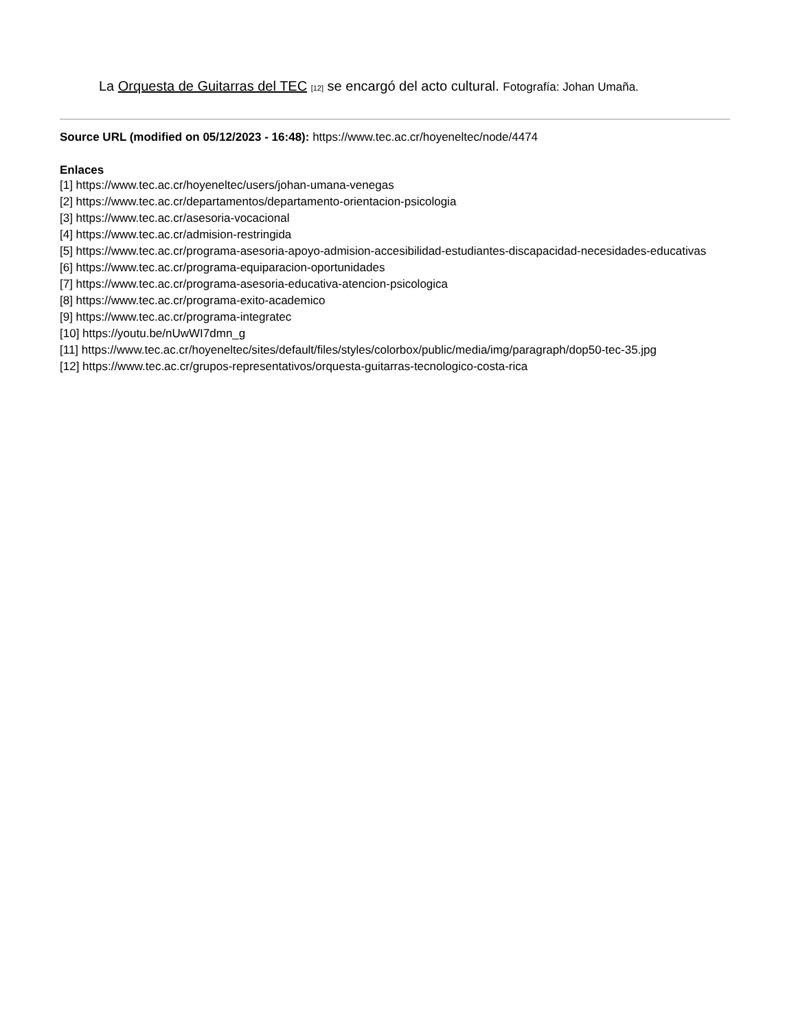La Orquesta de Guitarras del TEC [12] se encargó del acto cultural. Fotografía: Johan Umaña.
Source URL (modified on 05/12/2023 - 16:48): https://www.tec.ac.cr/hoyeneltec/node/4474
Enlaces
[1] https://www.tec.ac.cr/hoyeneltec/users/johan-umana-venegas
[2] https://www.tec.ac.cr/departamentos/departamento-orientacion-psicologia
[3] https://www.tec.ac.cr/asesoria-vocacional
[4] https://www.tec.ac.cr/admision-restringida
[5] https://www.tec.ac.cr/programa-asesoria-apoyo-admision-accesibilidad-estudiantes-discapacidad-necesidades-educativas
[6] https://www.tec.ac.cr/programa-equiparacion-oportunidades
[7] https://www.tec.ac.cr/programa-asesoria-educativa-atencion-psicologica
[8] https://www.tec.ac.cr/programa-exito-academico
[9] https://www.tec.ac.cr/programa-integratec
[10] https://youtu.be/nUwWI7dmn_g
[11] https://www.tec.ac.cr/hoyeneltec/sites/default/files/styles/colorbox/public/media/img/paragraph/dop50-tec-35.jpg
[12] https://www.tec.ac.cr/grupos-representativos/orquesta-guitarras-tecnologico-costa-rica